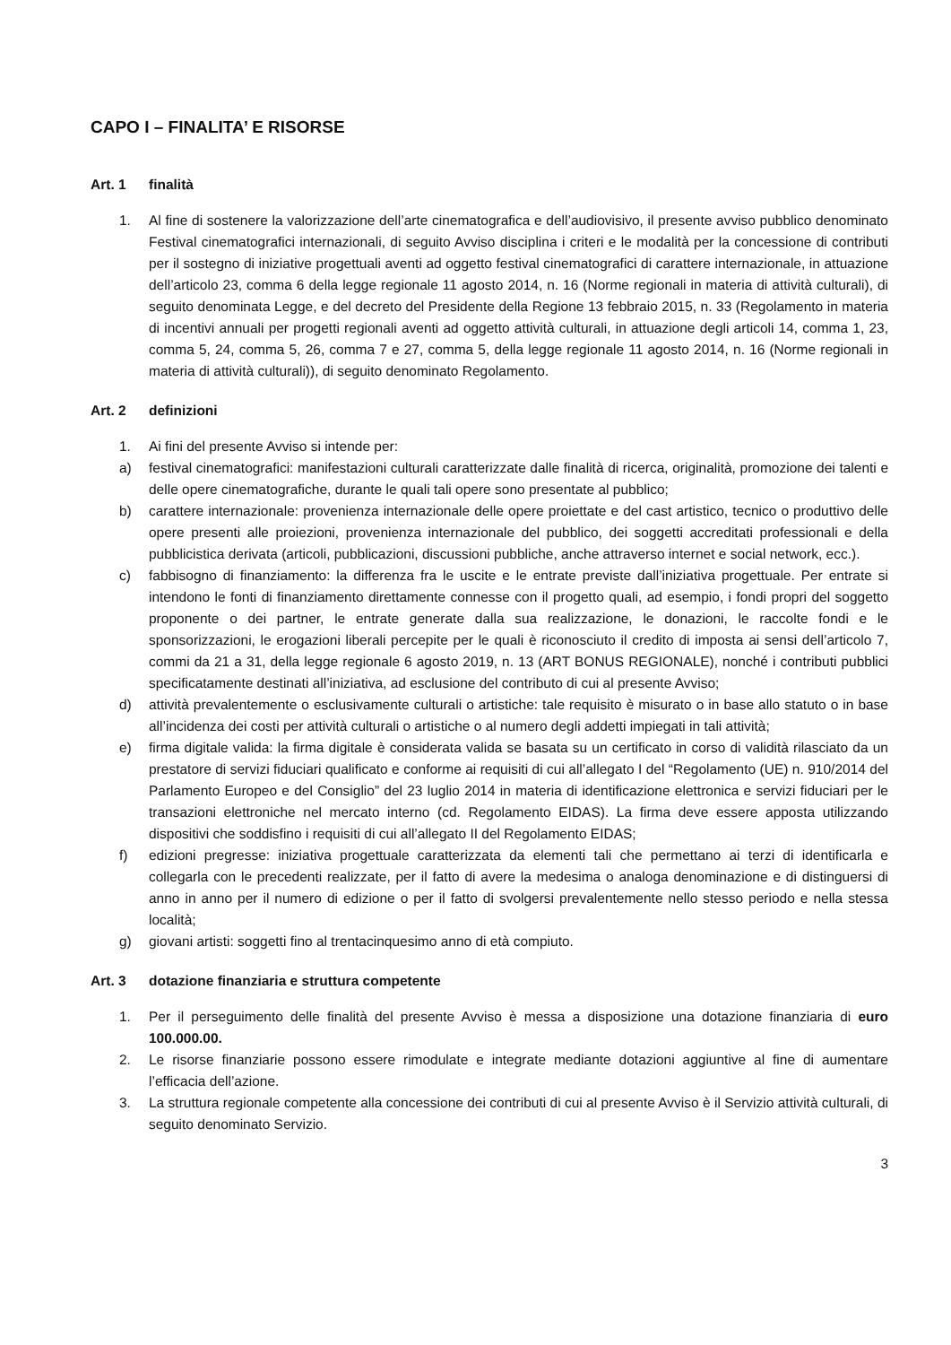CAPO I – FINALITA’ E RISORSE
Art. 1 finalità
1. Al fine di sostenere la valorizzazione dell’arte cinematografica e dell’audiovisivo, il presente avviso pubblico denominato Festival cinematografici internazionali, di seguito Avviso disciplina i criteri e le modalità per la concessione di contributi per il sostegno di iniziative progettuali aventi ad oggetto festival cinematografici di carattere internazionale, in attuazione dell’articolo 23, comma 6 della legge regionale 11 agosto 2014, n. 16 (Norme regionali in materia di attività culturali), di seguito denominata Legge, e del decreto del Presidente della Regione 13 febbraio 2015, n. 33 (Regolamento in materia di incentivi annuali per progetti regionali aventi ad oggetto attività culturali, in attuazione degli articoli 14, comma 1, 23, comma 5, 24, comma 5, 26, comma 7 e 27, comma 5, della legge regionale 11 agosto 2014, n. 16 (Norme regionali in materia di attività culturali)), di seguito denominato Regolamento.
Art. 2 definizioni
1. Ai fini del presente Avviso si intende per:
a) festival cinematografici: manifestazioni culturali caratterizzate dalle finalità di ricerca, originalità, promozione dei talenti e delle opere cinematografiche, durante le quali tali opere sono presentate al pubblico;
b) carattere internazionale: provenienza internazionale delle opere proiettate e del cast artistico, tecnico o produttivo delle opere presenti alle proiezioni, provenienza internazionale del pubblico, dei soggetti accreditati professionali e della pubblicistica derivata (articoli, pubblicazioni, discussioni pubbliche, anche attraverso internet e social network, ecc.).
c) fabbisogno di finanziamento: la differenza fra le uscite e le entrate previste dall’iniziativa progettuale. Per entrate si intendono le fonti di finanziamento direttamente connesse con il progetto quali, ad esempio, i fondi propri del soggetto proponente o dei partner, le entrate generate dalla sua realizzazione, le donazioni, le raccolte fondi e le sponsorizzazioni, le erogazioni liberali percepite per le quali è riconosciuto il credito di imposta ai sensi dell’articolo 7, commi da 21 a 31, della legge regionale 6 agosto 2019, n. 13 (ART BONUS REGIONALE), nonché i contributi pubblici specificatamente destinati all’iniziativa, ad esclusione del contributo di cui al presente Avviso;
d) attività prevalentemente o esclusivamente culturali o artistiche: tale requisito è misurato o in base allo statuto o in base all’incidenza dei costi per attività culturali o artistiche o al numero degli addetti impiegati in tali attività;
e) firma digitale valida: la firma digitale è considerata valida se basata su un certificato in corso di validità rilasciato da un prestatore di servizi fiduciari qualificato e conforme ai requisiti di cui all’allegato I del “Regolamento (UE) n. 910/2014 del Parlamento Europeo e del Consiglio” del 23 luglio 2014 in materia di identificazione elettronica e servizi fiduciari per le transazioni elettroniche nel mercato interno (cd. Regolamento EIDAS). La firma deve essere apposta utilizzando dispositivi che soddisfino i requisiti di cui all’allegato II del Regolamento EIDAS;
f) edizioni pregresse: iniziativa progettuale caratterizzata da elementi tali che permettano ai terzi di identificarla e collegarla con le precedenti realizzate, per il fatto di avere la medesima o analoga denominazione e di distinguersi di anno in anno per il numero di edizione o per il fatto di svolgersi prevalentemente nello stesso periodo e nella stessa località;
g) giovani artisti: soggetti fino al trentacinquesimo anno di età compiuto.
Art. 3 dotazione finanziaria e struttura competente
1. Per il perseguimento delle finalità del presente Avviso è messa a disposizione una dotazione finanziaria di euro 100.000.00.
2. Le risorse finanziarie possono essere rimodulate e integrate mediante dotazioni aggiuntive al fine di aumentare l’efficacia dell’azione.
3. La struttura regionale competente alla concessione dei contributi di cui al presente Avviso è il Servizio attività culturali, di seguito denominato Servizio.
3